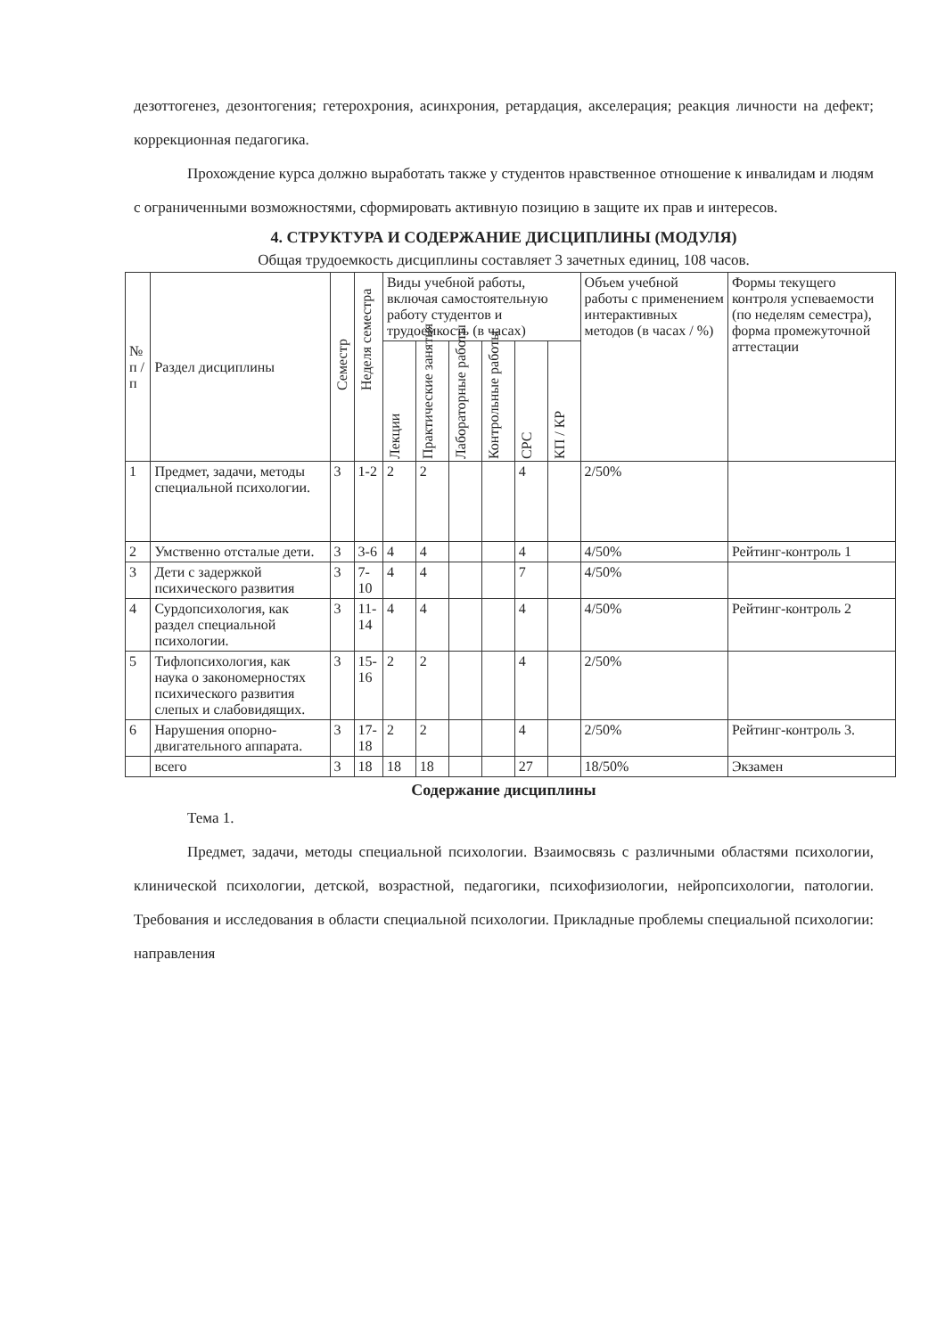дезоттогенез, дезонтогения; гетерохрония, асинхрония, ретардация, акселерация; реакция личности на дефект; коррекционная педагогика.
Прохождение курса должно выработать также у студентов нравственное отношение к инвалидам и людям с ограниченными возможностями, сформировать активную позицию в защите их прав и интересов.
4. СТРУКТУРА И СОДЕРЖАНИЕ ДИСЦИПЛИНЫ (МОДУЛЯ)
Общая трудоемкость дисциплины составляет 3 зачетных единиц, 108 часов.
| № п / п | Раздел дисциплины | Семестр | Неделя семестра | Виды учебной работы, включая самостоятельную работу студентов и трудоемкость (в часах) | | | | | | Объем учебной работы с применением интерактивных методов (в часах / %) | Формы текущего контроля успеваемости (по неделям семестра), форма промежуточной аттестации |
| --- | --- | --- | --- | --- | --- | --- | --- | --- | --- | --- | --- |
| | | | | Лекции | Практические занятия | Лабораторные работы | Контрольные работы | СРС | КП / КР | | |
| 1 | Предмет, задачи, методы специальной психологии. | 3 | 1-2 | 2 | 2 | | | 4 | | 2/50% | |
| 2 | Умственно отсталые дети. | 3 | 3-6 | 4 | 4 | | | 4 | | 4/50% | Рейтинг-контроль 1 |
| 3 | Дети с задержкой психического развития | 3 | 7-10 | 4 | 4 | | | 7 | | 4/50% | |
| 4 | Сурдопсихология, как раздел специальной психологии. | 3 | 11-14 | 4 | 4 | | | 4 | | 4/50% | Рейтинг-контроль 2 |
| 5 | Тифлопсихология, как наука о закономерностях психического развития слепых и слабовидящих. | 3 | 15-16 | 2 | 2 | | | 4 | | 2/50% | |
| 6 | Нарушения опорно-двигательного аппарата. | 3 | 17-18 | 2 | 2 | | | 4 | | 2/50% | Рейтинг-контроль 3. |
| | всего | 3 | 18 | 18 | 18 | | | 27 | | 18/50% | Экзамен |
Содержание дисциплины
Тема 1.
Предмет, задачи, методы специальной психологии. Взаимосвязь с различными областями психологии, клинической психологии, детской, возрастной, педагогики, психофизиологии, нейропсихологии, патологии. Требования и исследования в области специальной психологии. Прикладные проблемы специальной психологии: направления